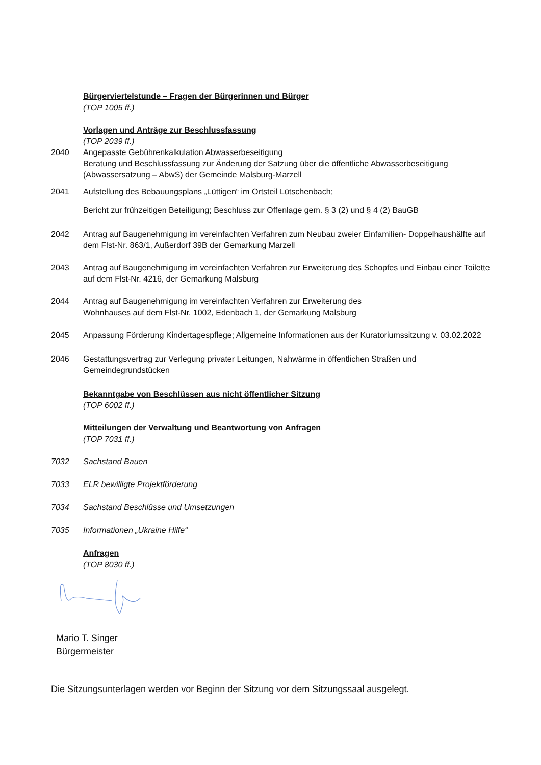Bürgerviertelstunde – Fragen der Bürgerinnen und Bürger
(TOP 1005 ff.)
Vorlagen und Anträge zur Beschlussfassung
(TOP 2039 ff.)
2040 Angepasste Gebührenkalkulation Abwasserbeseitigung
Beratung und Beschlussfassung zur Änderung der Satzung über die öffentliche Abwasserbeseitigung (Abwassersatzung – AbwS) der Gemeinde Malsburg-Marzell
2041 Aufstellung des Bebauungsplans „Lüttigen“ im Ortsteil Lütschenbach;
Bericht zur frühzeitigen Beteiligung; Beschluss zur Offenlage gem. § 3 (2) und § 4 (2) BauGB
2042 Antrag auf Baugenehmigung im vereinfachten Verfahren zum Neubau zweier Einfamilien- Doppelhaushälfte auf dem Flst-Nr. 863/1, Außerdorf 39B der Gemarkung Marzell
2043 Antrag auf Baugenehmigung im vereinfachten Verfahren zur Erweiterung des Schopfes und Einbau einer Toilette auf dem Flst-Nr. 4216, der Gemarkung Malsburg
2044 Antrag auf Baugenehmigung im vereinfachten Verfahren zur Erweiterung des
Wohnhauses auf dem Flst-Nr. 1002, Edenbach 1, der Gemarkung Malsburg
2045 Anpassung Förderung Kindertagespflege; Allgemeine Informationen aus der Kuratoriumssitzung v. 03.02.2022
2046 Gestattungsvertrag zur Verlegung privater Leitungen, Nahwärme in öffentlichen Straßen und Gemeindegrundstücken
Bekanntgabe von Beschlüssen aus nicht öffentlicher Sitzung
(TOP 6002 ff.)
Mitteilungen der Verwaltung und Beantwortung von Anfragen
(TOP 7031 ff.)
7032 Sachstand Bauen
7033 ELR bewilligte Projektförderung
7034 Sachstand Beschlüsse und Umsetzungen
7035 Informationen „Ukraine Hilfe“
Anfragen
(TOP 8030 ff.)
Mario T. Singer
Bürgermeister
Die Sitzungsunterlagen werden vor Beginn der Sitzung vor dem Sitzungssaal ausgelegt.